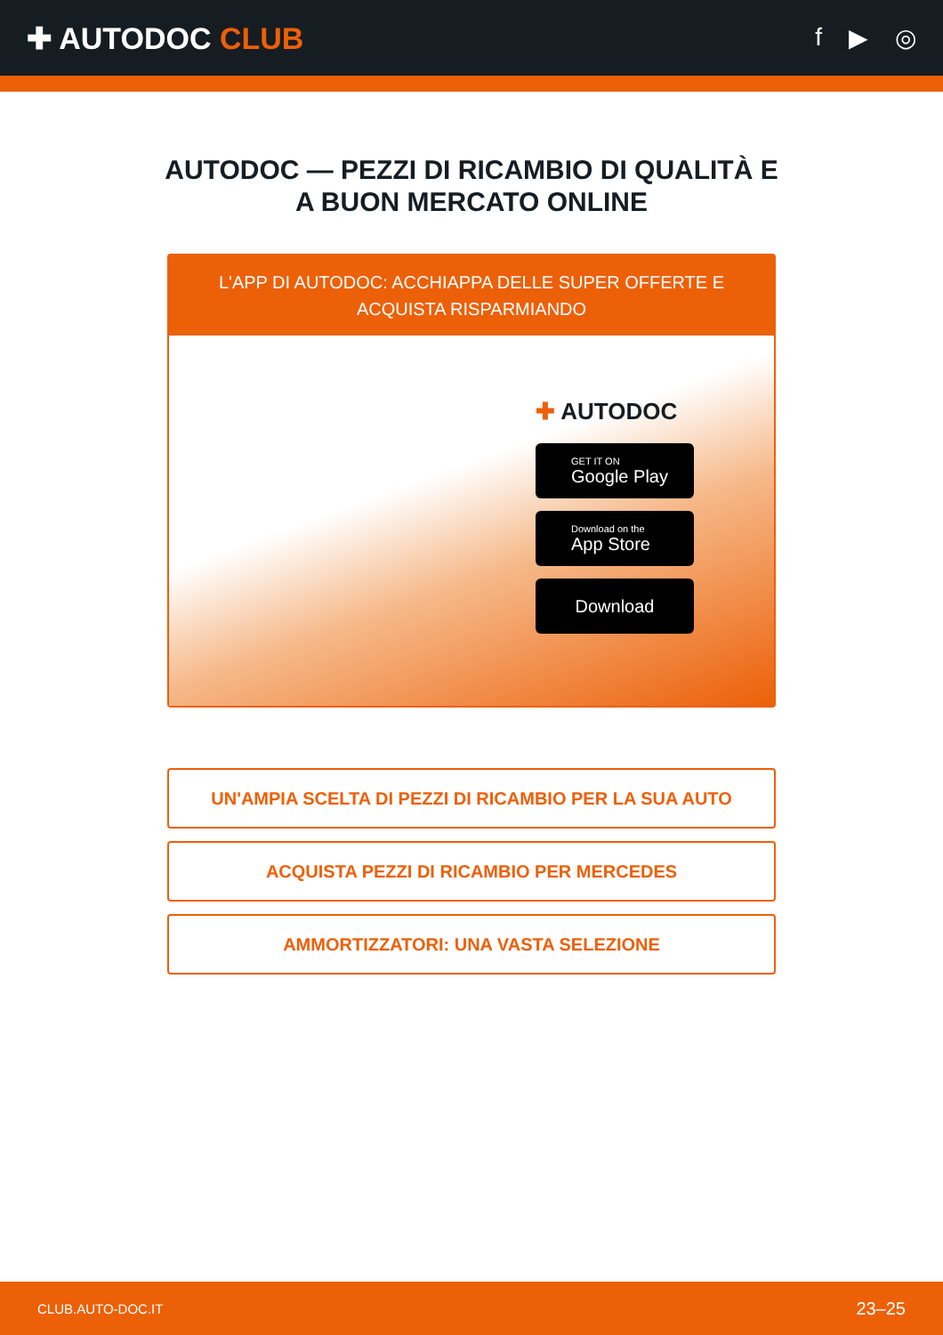✚ AUTODOC CLUB
f ▶ ◎
AUTODOC — PEZZI DI RICAMBIO DI QUALITÀ E A BUON MERCATO ONLINE
L'APP DI AUTODOC: ACCHIAPPA DELLE SUPER OFFERTE E ACQUISTA RISPARMIANDO
✚ AUTODOC
GET IT ON
Google Play
Download on the
App Store
Download
UN'AMPIA SCELTA DI PEZZI DI RICAMBIO PER LA SUA AUTO
ACQUISTA PEZZI DI RICAMBIO PER MERCEDES
AMMORTIZZATORI: UNA VASTA SELEZIONE
CLUB.AUTO-DOC.IT 23–25